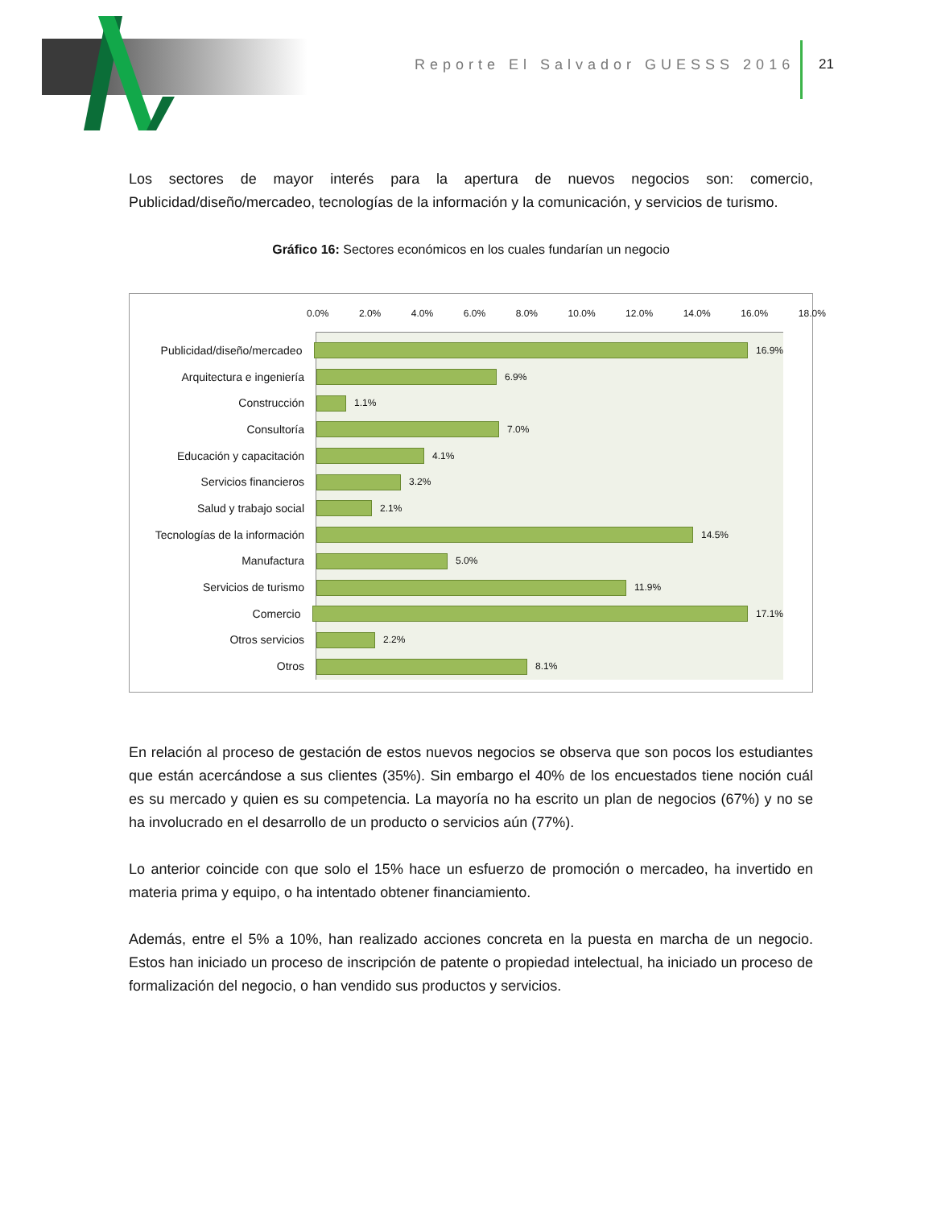Reporte El Salvador GUESSS 2016
21
Los sectores de mayor interés para la apertura de nuevos negocios son: comercio, Publicidad/diseño/mercadeo, tecnologías de la información y la comunicación, y servicios de turismo.
Gráfico 16: Sectores económicos en los cuales fundarían un negocio
0.0% 2.0% 4.0% 6.0% 8.0% 10.0% 12.0% 14.0% 16.0% 18.0%
Publicidad/diseño/mercadeo 16.9%
Arquitectura e ingeniería 6.9%
Construcción 1.1%
Consultoría 7.0%
Educación y capacitación 4.1%
Servicios financieros 3.2%
Salud y trabajo social 2.1%
Tecnologías de la información 14.5%
Manufactura 5.0%
Servicios de turismo 11.9%
Comercio 17.1%
Otros servicios 2.2%
Otros 8.1%
En relación al proceso de gestación de estos nuevos negocios se observa que son pocos los estudiantes que están acercándose a sus clientes (35%). Sin embargo el 40% de los encuestados tiene noción cuál es su mercado y quien es su competencia. La mayoría no ha escrito un plan de negocios (67%) y no se ha involucrado en el desarrollo de un producto o servicios aún (77%).
Lo anterior coincide con que solo el 15% hace un esfuerzo de promoción o mercadeo, ha invertido en materia prima y equipo, o ha intentado obtener financiamiento.
Además, entre el 5% a 10%, han realizado acciones concreta en la puesta en marcha de un negocio. Estos han iniciado un proceso de inscripción de patente o propiedad intelectual, ha iniciado un proceso de formalización del negocio, o han vendido sus productos y servicios.